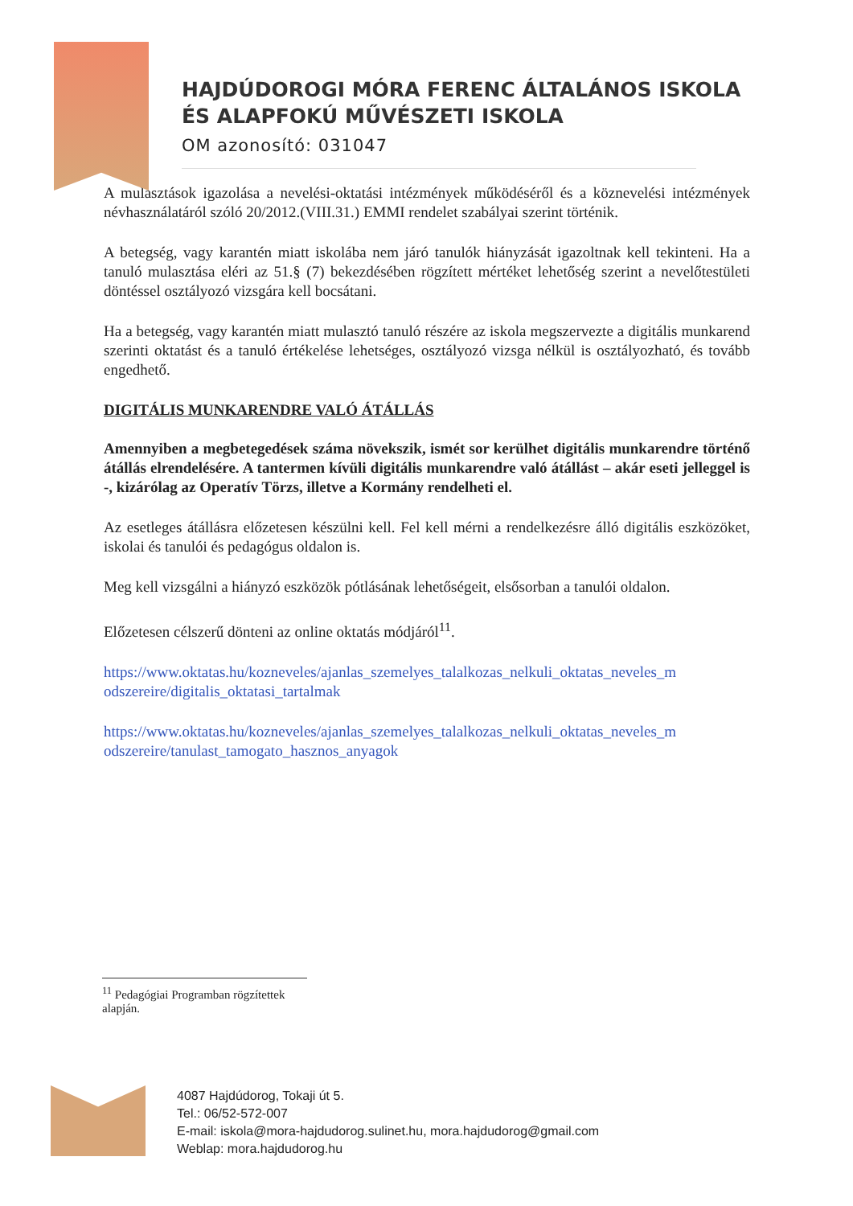HAJDÚDOROGI MÓRA FERENC ÁLTALÁNOS ISKOLA
ÉS ALAPFOKÚ MŰVÉSZETI ISKOLA
OM azonosító: 031047
A mulasztások igazolása a nevelési-oktatási intézmények működéséről és a köznevelési intézmények névhasználatáról szóló 20/2012.(VIII.31.) EMMI rendelet szabályai szerint történik.
A betegség, vagy karantén miatt iskolába nem járó tanulók hiányzását igazoltnak kell tekinteni. Ha a tanuló mulasztása eléri az 51.§ (7) bekezdésében rögzített mértéket lehetőség szerint a nevelőtestületi döntéssel osztályozó vizsgára kell bocsátani.
Ha a betegség, vagy karantén miatt mulasztó tanuló részére az iskola megszervezte a digitális munkarend szerinti oktatást és a tanuló értékelése lehetséges, osztályozó vizsga nélkül is osztályozható, és tovább engedhető.
DIGITÁLIS MUNKARENDRE VALÓ ÁTÁLLÁS
Amennyiben a megbetegedések száma növekszik, ismét sor kerülhet digitális munkarendre történő átállás elrendelésére. A tantermen kívüli digitális munkarendre való átállást – akár eseti jelleggel is -, kizárólag az Operatív Törzs, illetve a Kormány rendelheti el.
Az esetleges átállásra előzetesen készülni kell. Fel kell mérni a rendelkezésre álló digitális eszközöket, iskolai és tanulói és pedagógus oldalon is.
Meg kell vizsgálni a hiányzó eszközök pótlásának lehetőségeit, elsősorban a tanulói oldalon.
Előzetesen célszerű dönteni az online oktatás módjáról<sup>11</sup>.
https://www.oktatas.hu/kozneveles/ajanlas_szemelyes_talalkozas_nelkuli_oktatas_neveles_m odszereire/digitalis_oktatasi_tartalmak
https://www.oktatas.hu/kozneveles/ajanlas_szemelyes_talalkozas_nelkuli_oktatas_neveles_m odszereire/tanulast_tamogato_hasznos_anyagok
<sup>11</sup> Pedagógiai Programban rögzítettek alapján.
4087 Hajdúdorog, Tokaji út 5.
Tel.: 06/52-572-007
E-mail: iskola@mora-hajdudorog.sulinet.hu, mora.hajdudorog@gmail.com
Weblap: mora.hajdudorog.hu